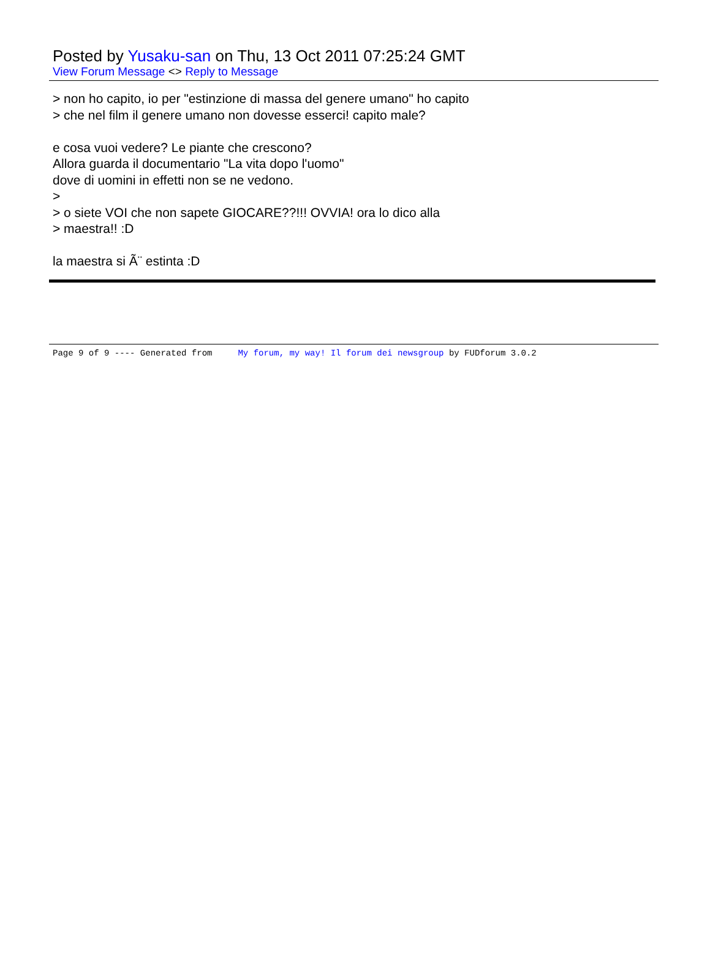Posted by Yusaku-san on Thu, 13 Oct 2011 07:25:24 GMT
View Forum Message <> Reply to Message
> non ho capito, io per "estinzione di massa del genere umano" ho capito
> che nel film il genere umano non dovesse esserci! capito male?
e cosa vuoi vedere? Le piante che crescono?
Allora guarda il documentario "La vita dopo l'uomo"
dove di uomini in effetti non se ne vedono.
>
> o siete VOI che non sapete GIOCARE??!!! OVVIA! ora lo dico alla
> maestra!! :D
la maestra si Ã¨ estinta :D
Page 9 of 9 ---- Generated from My forum, my way! Il forum dei newsgroup by FUDforum 3.0.2